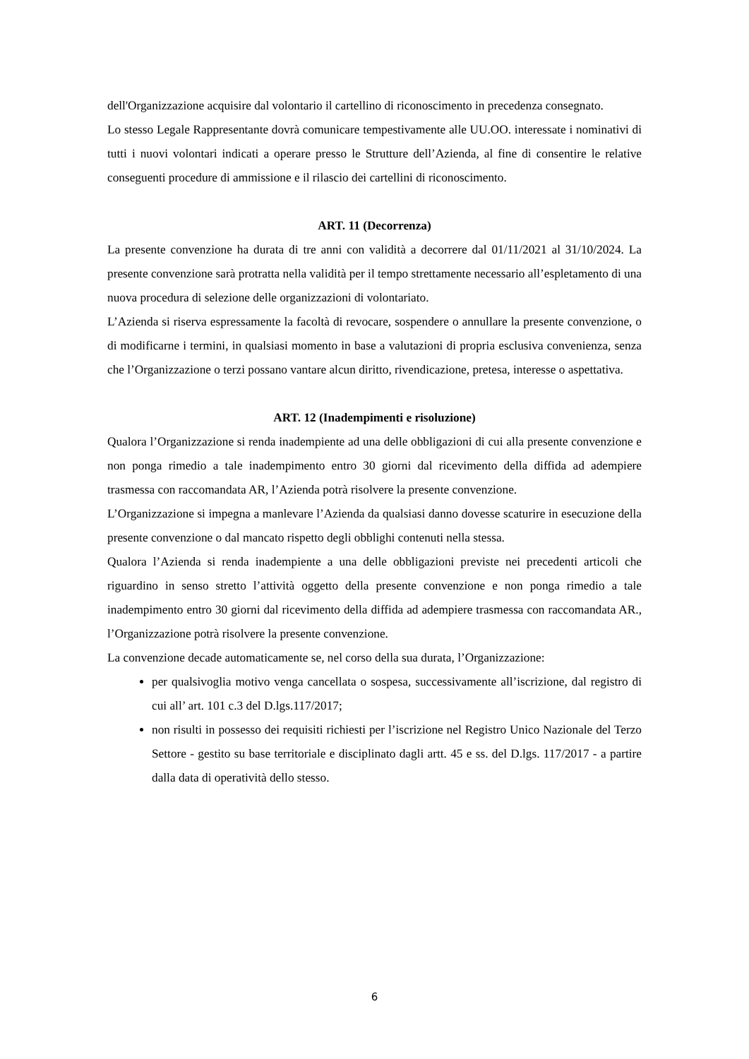dell'Organizzazione acquisire dal volontario il cartellino di riconoscimento in precedenza consegnato.
Lo stesso Legale Rappresentante dovrà comunicare tempestivamente alle UU.OO. interessate i nominativi di tutti i nuovi volontari indicati a operare presso le Strutture dell’Azienda, al fine di consentire le relative conseguenti procedure di ammissione e il rilascio dei cartellini di riconoscimento.
ART. 11 (Decorrenza)
La presente convenzione ha durata di tre anni con validità a decorrere dal 01/11/2021 al 31/10/2024. La presente convenzione sarà protratta nella validità per il tempo strettamente necessario all’espletamento di una nuova procedura di selezione delle organizzazioni di volontariato.
L’Azienda si riserva espressamente la facoltà di revocare, sospendere o annullare la presente convenzione, o di modificarne i termini, in qualsiasi momento in base a valutazioni di propria esclusiva convenienza, senza che l’Organizzazione o terzi possano vantare alcun diritto, rivendicazione, pretesa, interesse o aspettativa.
ART. 12 (Inadempimenti e risoluzione)
Qualora l’Organizzazione si renda inadempiente ad una delle obbligazioni di cui alla presente convenzione e non ponga rimedio a tale inadempimento entro 30 giorni dal ricevimento della diffida ad adempiere trasmessa con raccomandata AR, l’Azienda potrà risolvere la presente convenzione.
L’Organizzazione si impegna a manlevare l’Azienda da qualsiasi danno dovesse scaturire in esecuzione della presente convenzione o dal mancato rispetto degli obblighi contenuti nella stessa.
Qualora l’Azienda si renda inadempiente a una delle obbligazioni previste nei precedenti articoli che riguardino in senso stretto l’attività oggetto della presente convenzione e non ponga rimedio a tale inadempimento entro 30 giorni dal ricevimento della diffida ad adempiere trasmessa con raccomandata AR., l’Organizzazione potrà risolvere la presente convenzione.
La convenzione decade automaticamente se, nel corso della sua durata, l’Organizzazione:
per qualsivoglia motivo venga cancellata o sospesa, successivamente all’iscrizione, dal registro di cui all’ art. 101 c.3 del D.lgs.117/2017;
non risulti in possesso dei requisiti richiesti per l’iscrizione nel Registro Unico Nazionale del Terzo Settore - gestito su base territoriale e disciplinato dagli artt. 45 e ss. del D.lgs. 117/2017 - a partire dalla data di operatività dello stesso.
6